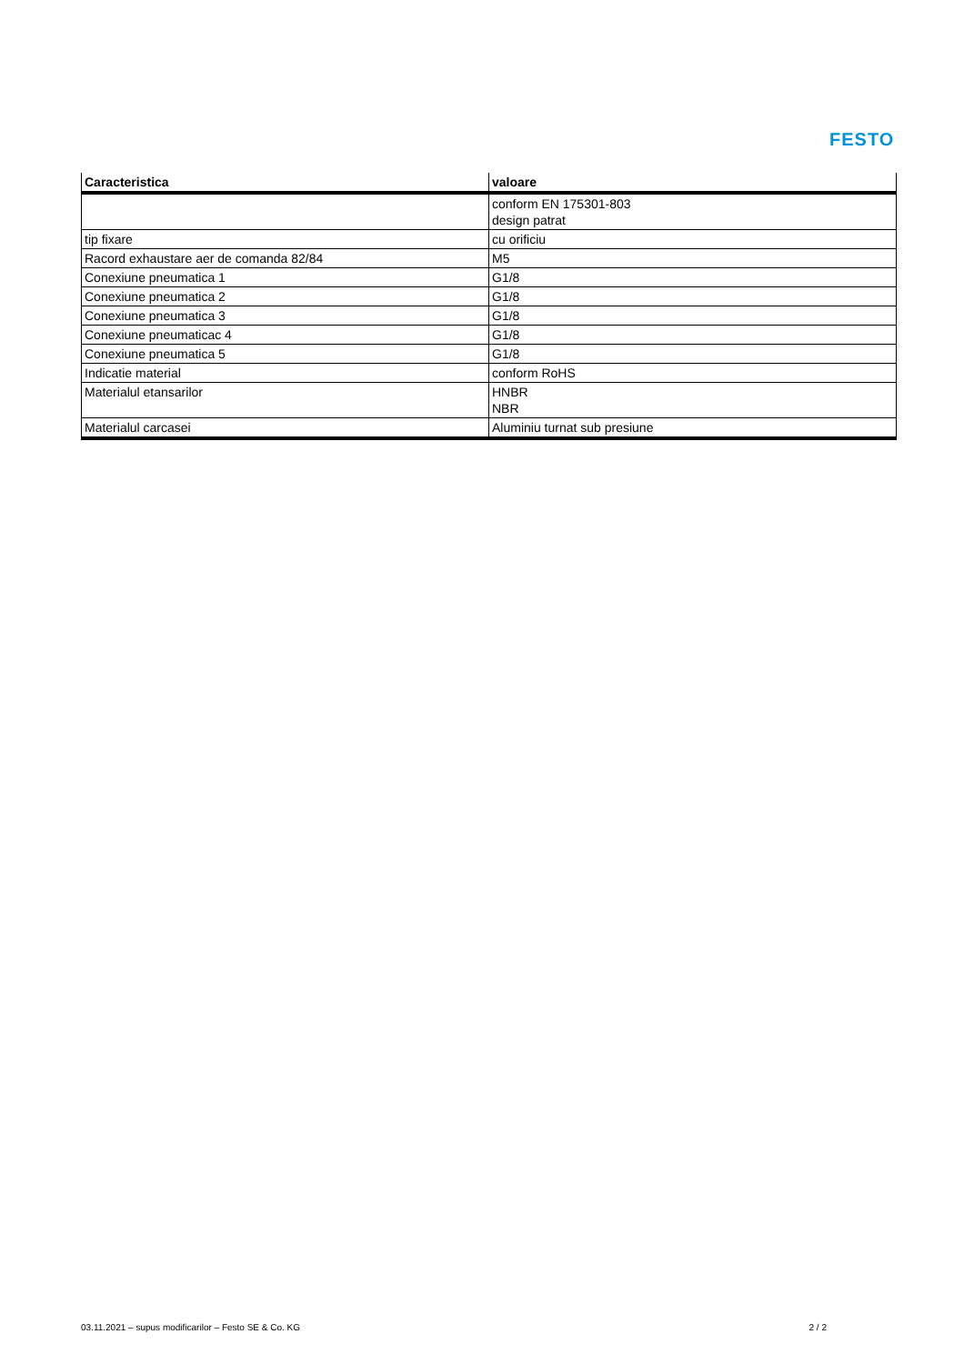FESTO
| Caracteristica | valoare |
| --- | --- |
| | conform EN 175301-803 design patrat |
| tip fixare | cu orificiu |
| Racord exhaustare aer de comanda 82/84 | M5 |
| Conexiune pneumatica 1 | G1/8 |
| Conexiune pneumatica 2 | G1/8 |
| Conexiune pneumatica 3 | G1/8 |
| Conexiune pneumaticac 4 | G1/8 |
| Conexiune pneumatica 5 | G1/8 |
| Indicatie material | conform RoHS |
| Materialul etansarilor | HNBR NBR |
| Materialul carcasei | Aluminiu turnat sub presiune |
03.11.2021 – supus modificarilor – Festo SE & Co. KG 2 / 2